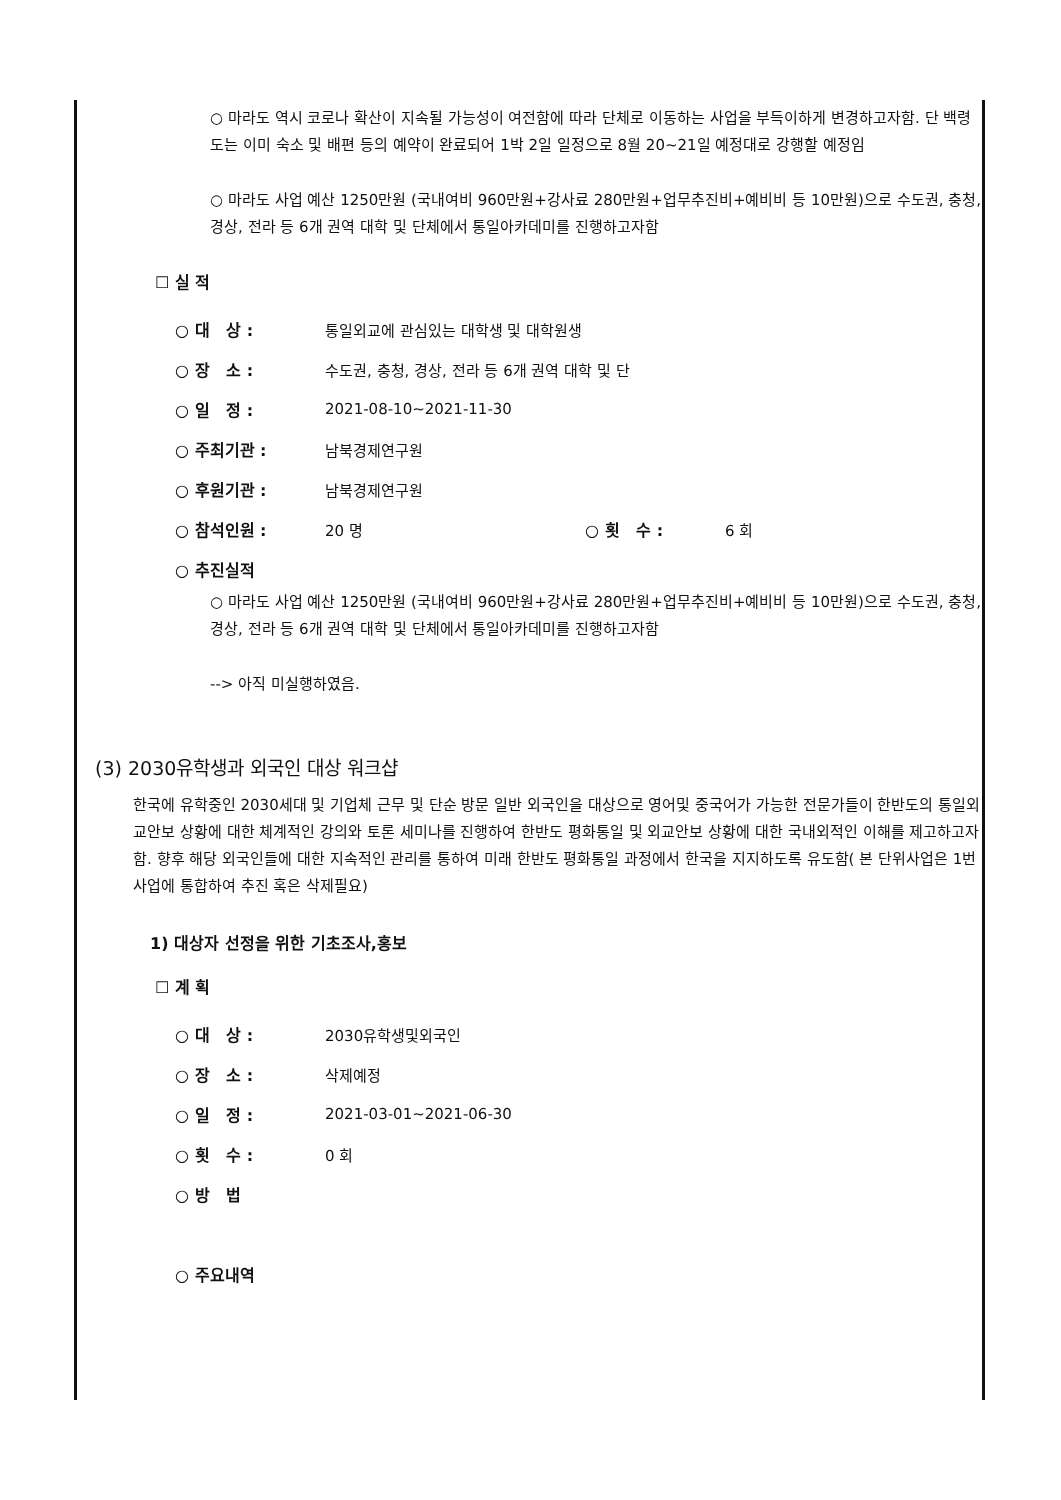○ 마라도 역시 코로나 확산이 지속될 가능성이 여전함에 따라 단체로 이동하는 사업을 부득이하게 변경하고자함. 단 백령도는 이미 숙소 및 배편 등의 예약이 완료되어 1박 2일 일정으로 8월 20~21일 예정대로 강행할 예정임
○ 마라도 사업 예산 1250만원 (국내여비 960만원+강사료 280만원+업무추진비+예비비 등 10만원)으로 수도권, 충청, 경상, 전라 등 6개 권역 대학 및 단체에서 통일아카데미를 진행하고자함
☐ 실 적
○ 대 상 : 통일외교에 관심있는 대학생 및 대학원생
○ 장 소 : 수도권, 충청, 경상, 전라 등 6개 권역 대학 및 단
○ 일 정 : 2021-08-10~2021-11-30
○ 주최기관 : 남북경제연구원
○ 후원기관 : 남북경제연구원
○ 참석인원 : 20 명 ○ 횟 수 : 6 회
○ 추진실적
○ 마라도 사업 예산 1250만원 (국내여비 960만원+강사료 280만원+업무추진비+예비비 등 10만원)으로 수도권, 충청, 경상, 전라 등 6개 권역 대학 및 단체에서 통일아카데미를 진행하고자함
--> 아직 미실행하였음.
(3) 2030유학생과 외국인 대상 워크샵
한국에 유학중인 2030세대 및 기업체 근무 및 단순 방문 일반 외국인을 대상으로 영어및 중국어가 가능한 전문가들이 한반도의 통일외교안보 상황에 대한 체계적인 강의와 토론 세미나를 진행하여 한반도 평화통일 및 외교안보 상황에 대한 국내외적인 이해를 제고하고자함. 향후 해당 외국인들에 대한 지속적인 관리를 통하여 미래 한반도 평화통일 과정에서 한국을 지지하도록 유도함( 본 단위사업은 1번 사업에 통합하여 추진 혹은 삭제필요)
1) 대상자 선정을 위한 기초조사,홍보
☐ 계 획
○ 대 상 : 2030유학생및외국인
○ 장 소 : 삭제예정
○ 일 정 : 2021-03-01~2021-06-30
○ 횟 수 : 0 회
○ 방 법
○ 주요내역